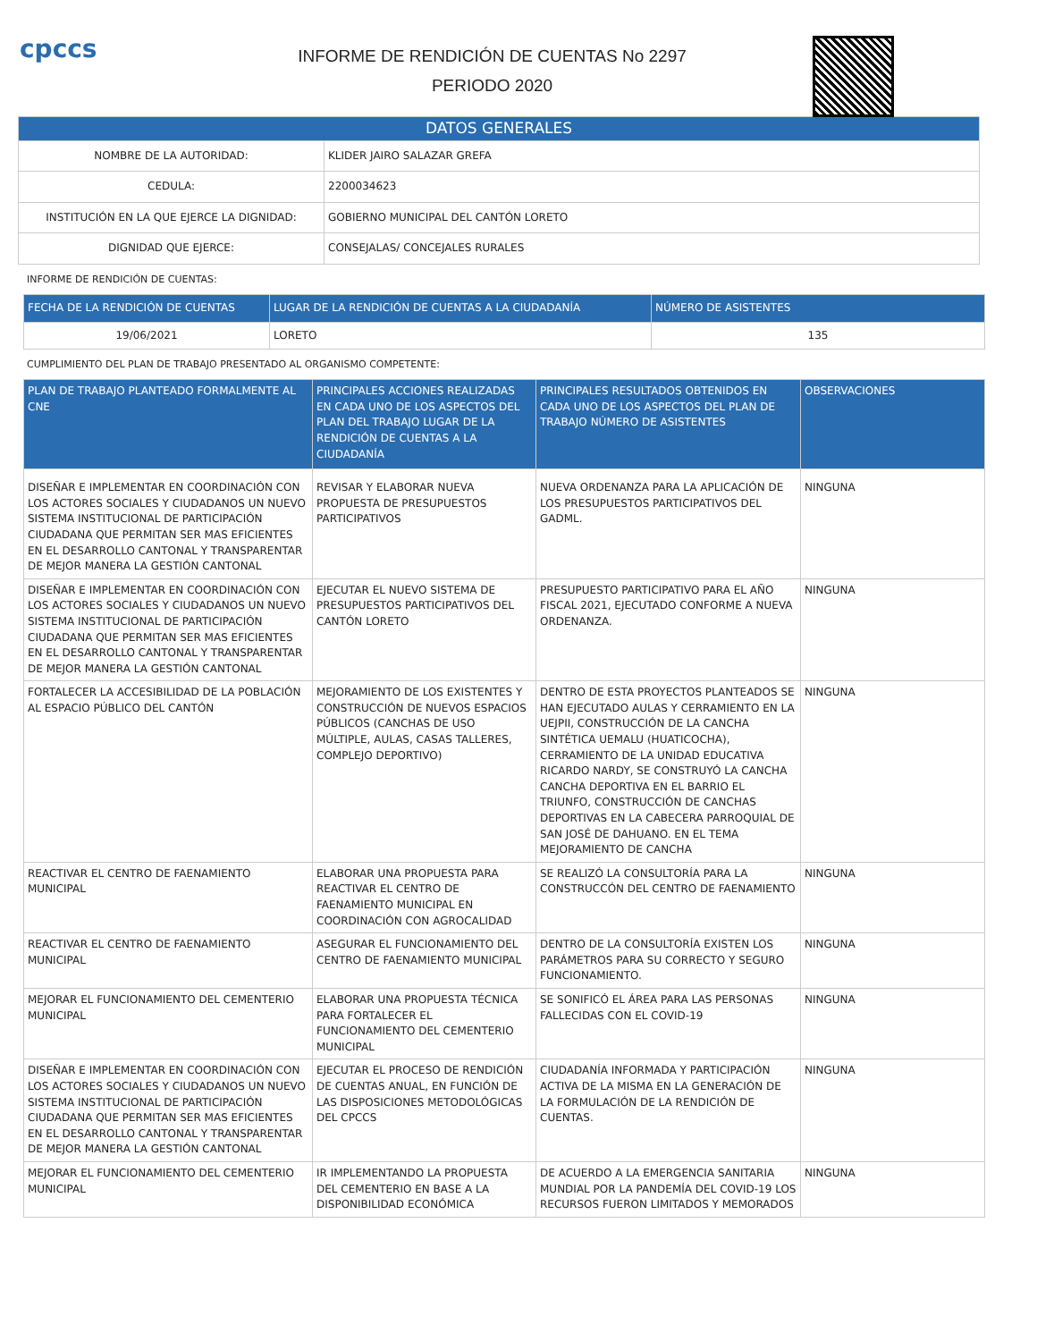cpccs
INFORME DE RENDICIÓN DE CUENTAS No 2297
PERIODO 2020
| DATOS GENERALES | |
| --- | --- |
| NOMBRE DE LA AUTORIDAD: | KLIDER JAIRO SALAZAR GREFA |
| CEDULA: | 2200034623 |
| INSTITUCIÓN EN LA QUE EJERCE LA DIGNIDAD: | GOBIERNO MUNICIPAL DEL CANTÓN LORETO |
| DIGNIDAD QUE EJERCE: | CONSEJALAS/ CONCEJALES RURALES |
INFORME DE RENDICIÓN DE CUENTAS:
| FECHA DE LA RENDICIÓN DE CUENTAS | LUGAR DE LA RENDICIÓN DE CUENTAS A LA CIUDADANÍA | NÚMERO DE ASISTENTES |
| --- | --- | --- |
| 19/06/2021 | LORETO | 135 |
CUMPLIMIENTO DEL PLAN DE TRABAJO PRESENTADO AL ORGANISMO COMPETENTE:
| PLAN DE TRABAJO PLANTEADO FORMALMENTE AL CNE | PRINCIPALES ACCIONES REALIZADAS EN CADA UNO DE LOS ASPECTOS DEL PLAN DEL TRABAJO LUGAR DE LA RENDICIÓN DE CUENTAS A LA CIUDADANÍA | PRINCIPALES RESULTADOS OBTENIDOS EN CADA UNO DE LOS ASPECTOS DEL PLAN DE TRABAJO NÚMERO DE ASISTENTES | OBSERVACIONES |
| --- | --- | --- | --- |
| DISEÑAR E IMPLEMENTAR EN COORDINACIÓN CON LOS ACTORES SOCIALES Y CIUDADANOS UN NUEVO SISTEMA INSTITUCIONAL DE PARTICIPACIÓN CIUDADANA QUE PERMITAN SER MAS EFICIENTES EN EL DESARROLLO CANTONAL Y TRANSPARENTAR DE MEJOR MANERA LA GESTIÓN CANTONAL | REVISAR Y ELABORAR NUEVA PROPUESTA DE PRESUPUESTOS PARTICIPATIVOS | NUEVA ORDENANZA PARA LA APLICACIÓN DE LOS PRESUPUESTOS PARTICIPATIVOS DEL GADML. | NINGUNA |
| DISEÑAR E IMPLEMENTAR EN COORDINACIÓN CON LOS ACTORES SOCIALES Y CIUDADANOS UN NUEVO SISTEMA INSTITUCIONAL DE PARTICIPACIÓN CIUDADANA QUE PERMITAN SER MAS EFICIENTES EN EL DESARROLLO CANTONAL Y TRANSPARENTAR DE MEJOR MANERA LA GESTIÓN CANTONAL | EJECUTAR EL NUEVO SISTEMA DE PRESUPUESTOS PARTICIPATIVOS DEL CANTÓN LORETO | PRESUPUESTO PARTICIPATIVO PARA EL AÑO FISCAL 2021, EJECUTADO CONFORME A NUEVA ORDENANZA. | NINGUNA |
| FORTALECER LA ACCESIBILIDAD DE LA POBLACIÓN AL ESPACIO PÚBLICO DEL CANTÓN | MEJORAMIENTO DE LOS EXISTENTES Y CONSTRUCCIÓN DE NUEVOS ESPACIOS PÚBLICOS (CANCHAS DE USO MÚLTIPLE, AULAS, CASAS TALLERES, COMPLEJO DEPORTIVO) | DENTRO DE ESTA PROYECTOS PLANTEADOS SE HAN EJECUTADO AULAS Y CERRAMIENTO EN LA UEJPII, CONSTRUCCIÓN DE LA CANCHA SINTÉTICA UEMALU (HUATICOCHA), CERRAMIENTO DE LA UNIDAD EDUCATIVA RICARDO NARDY, SE CONSTRUYÓ LA CANCHA CANCHA DEPORTIVA EN EL BARRIO EL TRIUNFO, CONSTRUCCIÓN DE CANCHAS DEPORTIVAS EN LA CABECERA PARROQUIAL DE SAN JOSÉ DE DAHUANO. EN EL TEMA MEJORAMIENTO DE CANCHA | NINGUNA |
| REACTIVAR EL CENTRO DE FAENAMIENTO MUNICIPAL | ELABORAR UNA PROPUESTA PARA REACTIVAR EL CENTRO DE FAENAMIENTO MUNICIPAL EN COORDINACIÓN CON AGROCALIDAD | SE REALIZÓ LA CONSULTORÍA PARA LA CONSTRUCCÓN DEL CENTRO DE FAENAMIENTO | NINGUNA |
| REACTIVAR EL CENTRO DE FAENAMIENTO MUNICIPAL | ASEGURAR EL FUNCIONAMIENTO DEL CENTRO DE FAENAMIENTO MUNICIPAL | DENTRO DE LA CONSULTORÍA EXISTEN LOS PARÁMETROS PARA SU CORRECTO Y SEGURO FUNCIONAMIENTO. | NINGUNA |
| MEJORAR EL FUNCIONAMIENTO DEL CEMENTERIO MUNICIPAL | ELABORAR UNA PROPUESTA TÉCNICA PARA FORTALECER EL FUNCIONAMIENTO DEL CEMENTERIO MUNICIPAL | SE SONIFICÓ EL ÁREA PARA LAS PERSONAS FALLECIDAS CON EL COVID-19 | NINGUNA |
| DISEÑAR E IMPLEMENTAR EN COORDINACIÓN CON LOS ACTORES SOCIALES Y CIUDADANOS UN NUEVO SISTEMA INSTITUCIONAL DE PARTICIPACIÓN CIUDADANA QUE PERMITAN SER MAS EFICIENTES EN EL DESARROLLO CANTONAL Y TRANSPARENTAR DE MEJOR MANERA LA GESTIÓN CANTONAL | EJECUTAR EL PROCESO DE RENDICIÓN DE CUENTAS ANUAL, EN FUNCIÓN DE LAS DISPOSICIONES METODOLÓGICAS DEL CPCCS | CIUDADANÍA INFORMADA Y PARTICIPACIÓN ACTIVA DE LA MISMA EN LA GENERACIÓN DE LA FORMULACIÓN DE LA RENDICIÓN DE CUENTAS. | NINGUNA |
| MEJORAR EL FUNCIONAMIENTO DEL CEMENTERIO MUNICIPAL | IR IMPLEMENTANDO LA PROPUESTA DEL CEMENTERIO EN BASE A LA DISPONIBILIDAD ECONÓMICA | DE ACUERDO A LA EMERGENCIA SANITARIA MUNDIAL POR LA PANDEMÍA DEL COVID-19 LOS RECURSOS FUERON LIMITADOS Y MEMORADOS | NINGUNA |